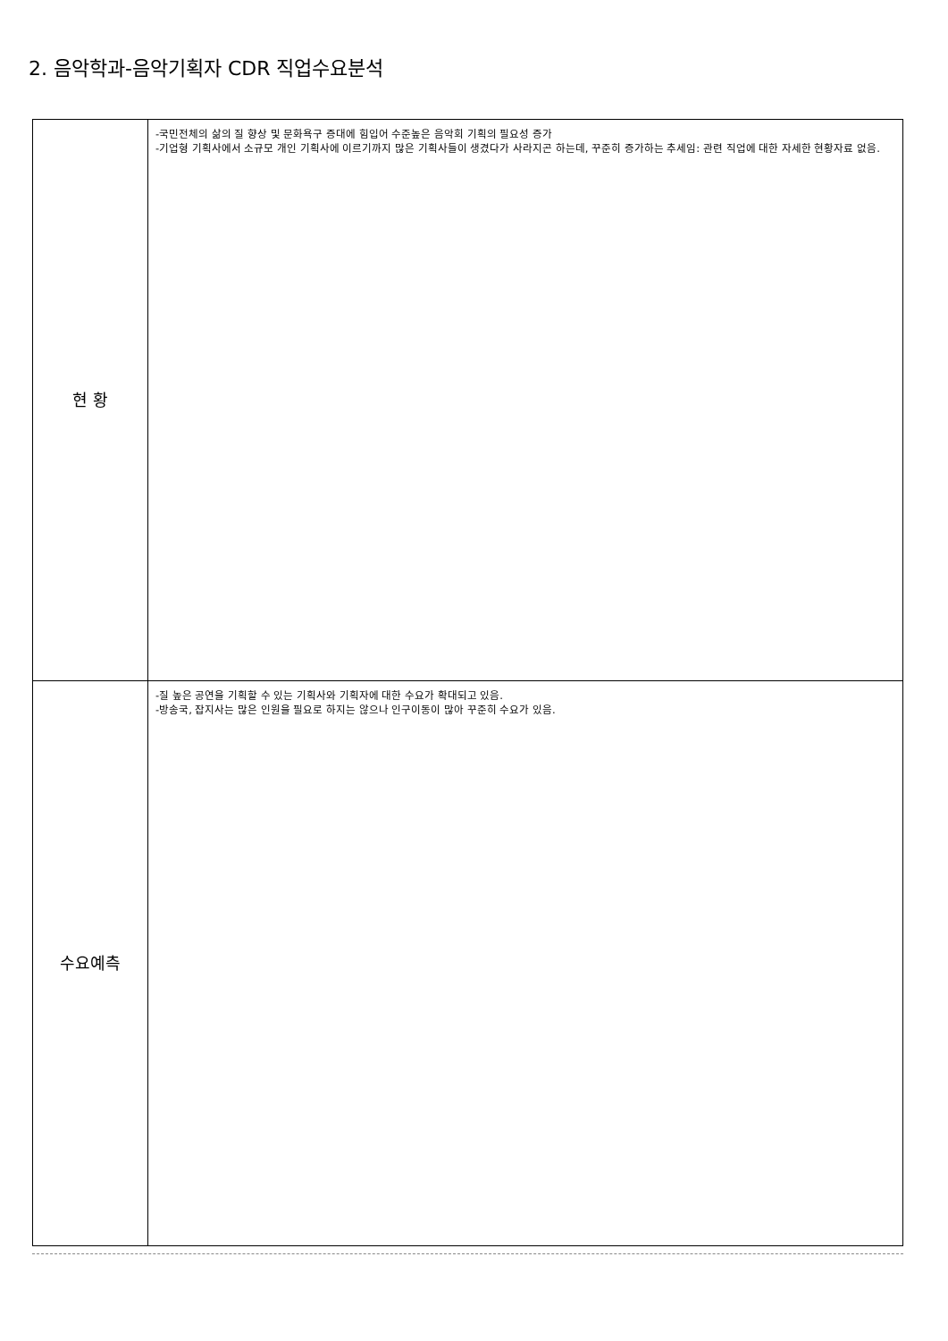2. 음악학과-음악기획자 CDR 직업수요분석
| 현 황 | -국민전체의 삶의 질 향상 및 문화욕구 증대에 힘입어 수준높은 음악회 기획의 필요성 증가 -기업형 기획사에서 소규모 개인 기획사에 이르기까지 많은 기획사들이 생겼다가 사라지곤 하는데, 꾸준히 증가하는 추세임: 관련 직업에 대한 자세한 현황자료 없음. |
| 수요예측 | -질 높은 공연을 기획할 수 있는 기획사와 기획자에 대한 수요가 확대되고 있음. -방송국, 잡지사는 많은 인원을 필요로 하지는 않으나 인구이동이 많아 꾸준히 수요가 있음. |